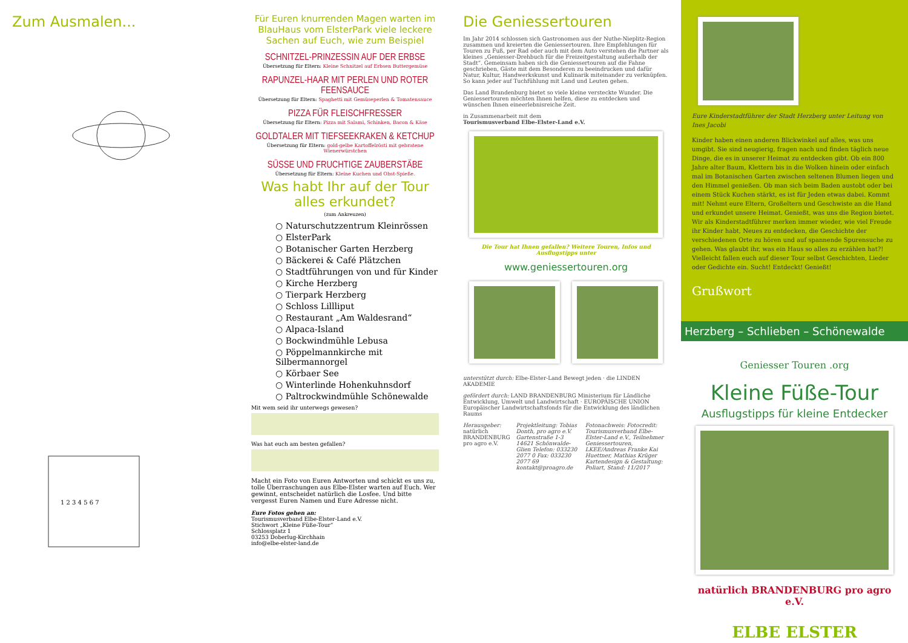Zum Ausmalen...
1 2 3 4 5 6 7
Für Euren knurrenden Magen warten im BlauHaus vom ElsterPark viele leckere Sachen auf Euch, wie zum Beispiel
SCHNITZEL-PRINZESSIN AUF DER ERBSE
Übersetzung für Eltern: Kleine Schnitzel auf Erbsen Buttergemüse
RAPUNZEL-HAAR MIT PERLEN UND ROTER FEENSAUCE
Übersetzung für Eltern: Spaghetti mit Gemüseperlen & Tomatensauce
PIZZA FÜR FLEISCHFRESSER
Übersetzung für Eltern: Pizza mit Salami, Schinken, Bacon & Käse
GOLDTALER MIT TIEFSEEKRAKEN & KETCHUP
Übersetzung für Eltern: gold-gelbe Kartoffelrösti mit gebratene Wienerwürstchen
SÜSSE UND FRUCHTIGE ZAUBERSTÄBE
Übersetzung für Eltern: Kleine Kuchen und Obst-Spieße.
Was habt Ihr auf der Tour alles erkundet?
(zum Ankreuzen)
○ Naturschutzzentrum Kleinrössen
○ ElsterPark
○ Botanischer Garten Herzberg
○ Bäckerei & Café Plätzchen
○ Stadtführungen von und für Kinder
○ Kirche Herzberg
○ Tierpark Herzberg
○ Schloss Lillliput
○ Restaurant „Am Waldesrand“
○ Alpaca-Island
○ Bockwindmühle Lebusa
○ Pöppelmannkirche mit Silbermannorgel
○ Körbaer See
○ Winterlinde Hohenkuhnsdorf
○ Paltrockwindmühle Schönewalde
Mit wem seid ihr unterwegs gewesen?
Was hat euch am besten gefallen?
Macht ein Foto von Euren Antworten und schickt es uns zu, tolle Überraschungen aus Elbe-Elster warten auf Euch. Wer gewinnt, entscheidet natürlich die Losfee. Und bitte vergesst Euren Namen und Eure Adresse nicht.
Eure Fotos gehen an:
Tourismusverband Elbe-Elster-Land e.V.
Stichwort „Kleine Füße-Tour“
Schlossplatz 1
03253 Doberlug-Kirchhain
info@elbe-elster-land.de
Die Geniessertouren
Im Jahr 2014 schlossen sich Gastronomen aus der Nuthe-Nieplitz-Region zusammen und kreierten die Geniessertouren. Ihre Empfehlungen für Touren zu Fuß, per Rad oder auch mit dem Auto verstehen die Partner als kleines „Geniesser-Drehbuch für die Freizeitgestaltung außerhalb der Stadt“. Gemeinsam haben sich die Geniessertouren auf die Fahne geschrieben, Gäste mit dem Besonderen zu beeindrucken und dafür Natur, Kultur, Handwerkskunst und Kulinarik miteinander zu verknüpfen. So kann jeder auf Tuchfühlung mit Land und Leuten gehen.
Das Land Brandenburg bietet so viele kleine versteckte Wunder. Die Geniessertouren möchten Ihnen helfen, diese zu entdecken und wünschen Ihnen eineerlebnisreiche Zeit.
in Zusammenarbeit mit dem
Tourismusverband Elbe-Elster-Land e.V.
Die Tour hat Ihnen gefallen? Weitere Touren, Infos und Ausflugstipps unter
www.geniessertouren.org
unterstützt durch: Elbe-Elster-Land Bewegt jeden · die LINDEN AKADEMIE
gefördert durch: LAND BRANDENBURG Ministerium für Ländliche Entwicklung, Umwelt und Landwirtschaft · EUROPÄISCHE UNION Europäischer Landwirtschaftsfonds für die Entwicklung des ländlichen Raums
Herausgeber:
natürlich BRANDENBURG pro agro e.V.
Projektleitung: Tobias Donth, pro agro e.V. Gartenstraße 1-3 14621 Schönwalde-Glien Telefon: 033230 2077 0 Fax: 033230 2077 69 kontakt@proagro.de
Fotonachweis: Fotocredit: Tourismusverband Elbe-Elster-Land e.V., Teilnehmer Geniessertouren, LKEE/Andreas Franke Kai Huettner, Mathias Krüger Kartendesign & Gestaltung: Poliart, Stand: 11/2017
Eure Kinderstadtführer der Stadt Herzberg unter Leitung von Ines Jacobi
Kinder haben einen anderen Blickwinkel auf alles, was uns umgibt. Sie sind neugierig, fragen nach und finden täglich neue Dinge, die es in unserer Heimat zu entdecken gibt. Ob ein 800 Jahre alter Baum, Klettern bis in die Wolken hinein oder einfach mal im Botanischen Garten zwischen seltenen Blumen liegen und den Himmel genießen. Ob man sich beim Baden austobt oder bei einem Stück Kuchen stärkt, es ist für Jeden etwas dabei. Kommt mit! Nehmt eure Eltern, Großeltern und Geschwiste an die Hand und erkundet unsere Heimat. Genießt, was uns die Region bietet. Wir als Kinderstadtführer merken immer wieder, wie viel Freude ihr Kinder habt, Neues zu entdecken, die Geschichte der verschiedenen Orte zu hören und auf spannende Spurensuche zu gehen. Was glaubt ihr, was ein Haus so alles zu erzählen hat?! Vielleicht fallen euch auf dieser Tour selbst Geschichten, Lieder oder Gedichte ein. Sucht! Entdeckt! Genießt!
Grußwort
Herzberg – Schlieben – Schönewalde
Geniesser Touren .org
Kleine Füße-Tour
Ausflugstipps für kleine Entdecker
natürlich BRANDENBURG pro agro e.V.
ELBE ELSTER